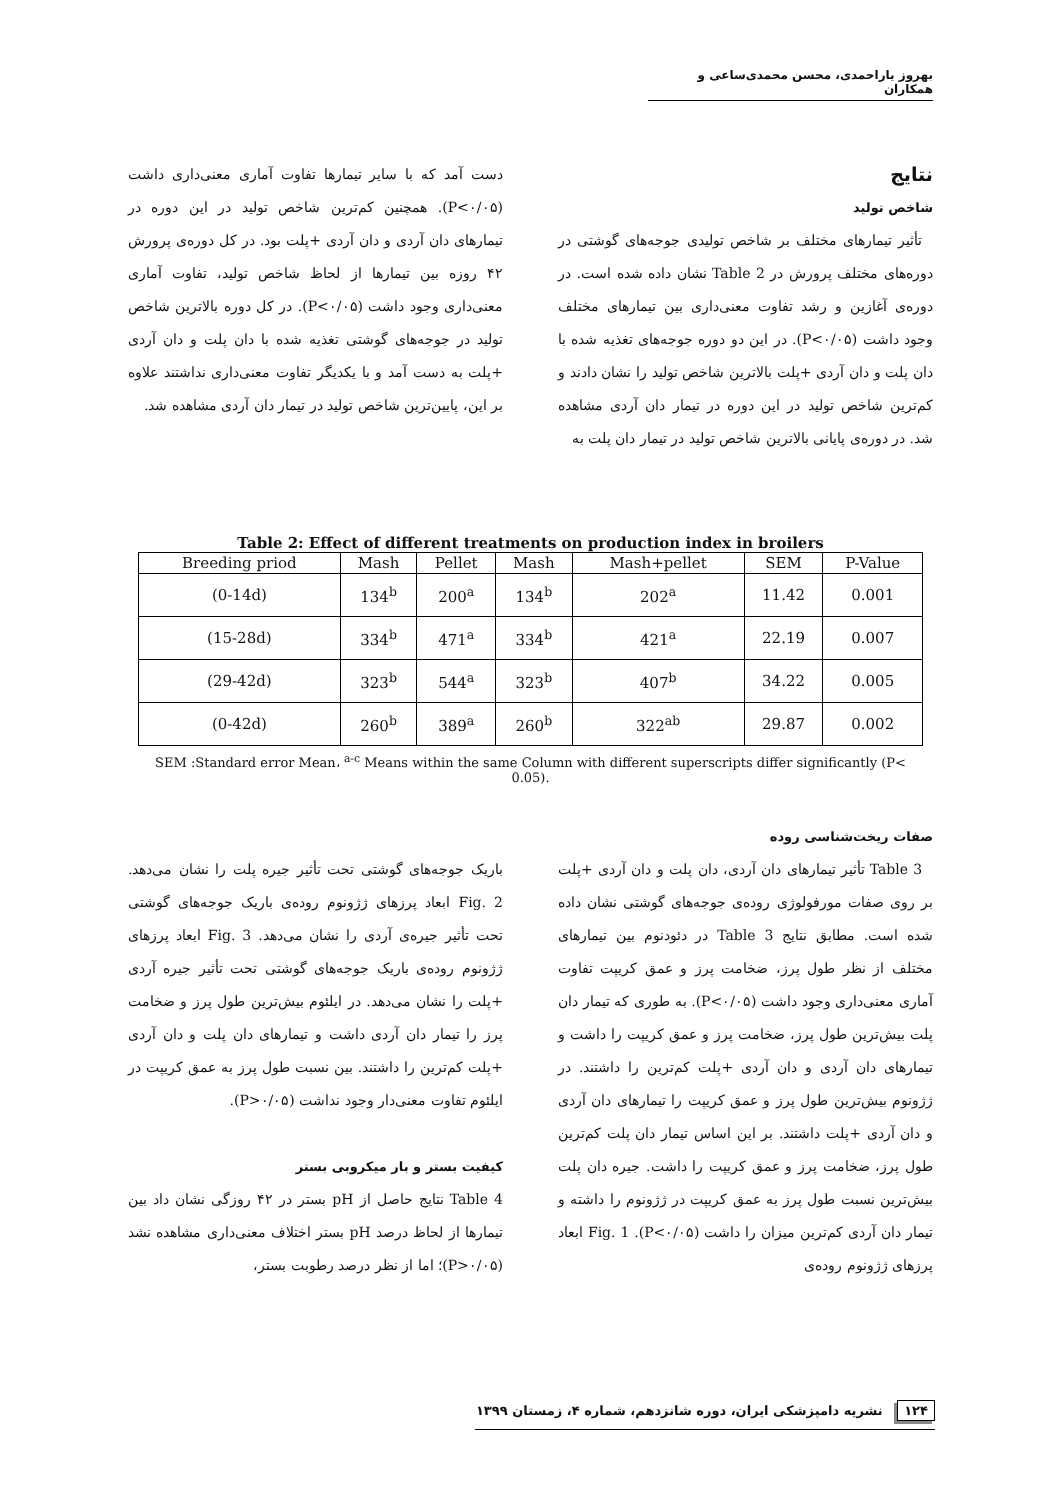بهروز یاراحمدی، محسن محمدی‌ساعی و همکاران
نتایج
شاخص تولید
تأثیر تیمارهای مختلف بر شاخص تولیدی جوجه‌های گوشتی در دوره‌های مختلف پرورش در Table 2 نشان داده شده است. در دوره‌ی آغازین و رشد تفاوت معنی‌داری بین تیمارهای مختلف وجود داشت (P<۰/۰۵). در این دو دوره جوجه‌های تغذیه شده با دان پلت و دان آردی +پلت بالاترین شاخص تولید را نشان دادند و کم‌ترین شاخص تولید در این دوره در تیمار دان آردی مشاهده شد. در دوره‌ی پایانی بالاترین شاخص تولید در تیمار دان پلت به
دست آمد که با سایر تیمارها تفاوت آماری معنی‌داری داشت (P<۰/۰۵). همچنین کم‌ترین شاخص تولید در این دوره در تیمارهای دان آردی و دان آردی +پلت بود. در کل دوره‌ی پرورش ۴۲ روزه بین تیمارها از لحاظ شاخص تولید، تفاوت آماری معنی‌داری وجود داشت (P<۰/۰۵). در کل دوره بالاترین شاخص تولید در جوجه‌های گوشتی تغذیه شده با دان پلت و دان آردی +پلت به دست آمد و با یکدیگر تفاوت معنی‌داری نداشتند علاوه بر این، پایین‌ترین شاخص تولید در تیمار دان آردی مشاهده شد.
Table 2: Effect of different treatments on production index in broilers
| Breeding priod | Mash | Pellet | Mash | Mash+pellet | SEM | P-Value |
| --- | --- | --- | --- | --- | --- | --- |
| (0-14d) | 134<sup>b</sup> | 200<sup>a</sup> | 134<sup>b</sup> | 202<sup>a</sup> | 11.42 | 0.001 |
| (15-28d) | 334<sup>b</sup> | 471<sup>a</sup> | 334<sup>b</sup> | 421<sup>a</sup> | 22.19 | 0.007 |
| (29-42d) | 323<sup>b</sup> | 544<sup>a</sup> | 323<sup>b</sup> | 407<sup>b</sup> | 34.22 | 0.005 |
| (0-42d) | 260<sup>b</sup> | 389<sup>a</sup> | 260<sup>b</sup> | 322<sup>ab</sup> | 29.87 | 0.002 |
SEM :Standard error Mean، <sup>a-c</sup> Means within the same Column with different superscripts differ significantly (P< 0.05).
صفات ریخت‌شناسی روده
Table 3 تأثیر تیمارهای دان آردی، دان پلت و دان آردی +پلت بر روی صفات مورفولوژی روده‌ی جوجه‌های گوشتی نشان داده شده است. مطابق نتایج Table 3 در دئودنوم بین تیمارهای مختلف از نظر طول پرز، ضخامت پرز و عمق کریپت تفاوت آماری معنی‌داری وجود داشت (P<۰/۰۵). به طوری که تیمار دان پلت بیش‌ترین طول پرز، ضخامت پرز و عمق کریپت را داشت و تیمارهای دان آردی و دان آردی +پلت کم‌ترین را داشتند. در ژژونوم بیش‌ترین طول پرز و عمق کریپت را تیمارهای دان آردی و دان آردی +پلت داشتند. بر این اساس تیمار دان پلت کم‌ترین طول پرز، ضخامت پرز و عمق کریپت را داشت. جیره دان پلت بیش‌ترین نسبت طول پرز به عمق کریپت در ژژونوم را داشته و تیمار دان آردی کم‌ترین میزان را داشت (P<۰/۰۵). Fig. 1 ابعاد پرزهای ژژونوم روده‌ی
باریک جوجه‌های گوشتی تحت تأثیر جیره پلت را نشان می‌دهد. Fig. 2 ابعاد پرزهای ژژونوم روده‌ی باریک جوجه‌های گوشتی تحت تأثیر جیره‌ی آردی را نشان می‌دهد. Fig. 3 ابعاد پرزهای ژژونوم روده‌ی باریک جوجه‌های گوشتی تحت تأثیر جیره آردی +پلت را نشان می‌دهد. در ایلئوم بیش‌ترین طول پرز و ضخامت پرز را تیمار دان آردی داشت و تیمارهای دان پلت و دان آردی +پلت کم‌ترین را داشتند. بین نسبت طول پرز به عمق کریپت در ایلئوم تفاوت معنی‌دار وجود نداشت (P>۰/۰۵).
کیفیت بستر و بار میکروبی بستر
Table 4 نتایج حاصل از pH بستر در ۴۲ روزگی نشان داد بین تیمارها از لحاظ درصد pH بستر اختلاف معنی‌داری مشاهده نشد (P>۰/۰۵)؛ اما از نظر درصد رطوبت بستر،
۱۲۴ نشریه دامپزشکی ایران، دوره شانزدهم، شماره ۴، زمستان ۱۳۹۹